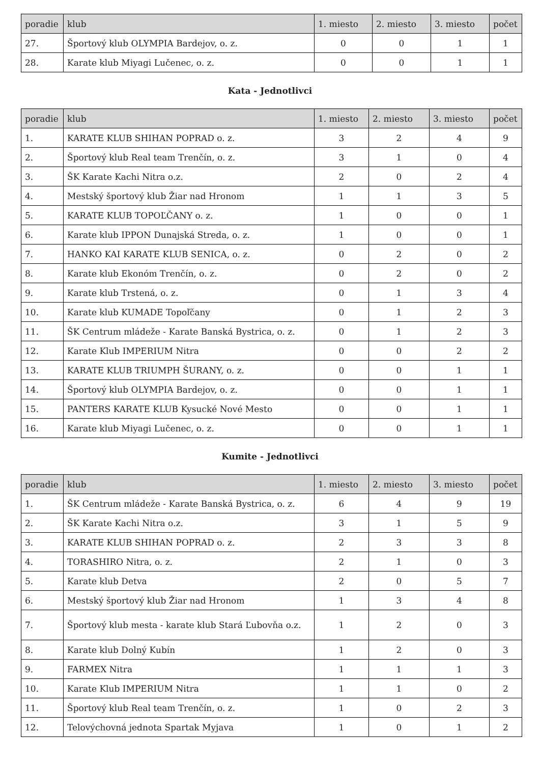| poradie | klub | 1. miesto | 2. miesto | 3. miesto | počet |
| --- | --- | --- | --- | --- | --- |
| 27. | Športový klub OLYMPIA Bardejov, o. z. | 0 | 0 | 1 | 1 |
| 28. | Karate klub Miyagi Lučenec, o. z. | 0 | 0 | 1 | 1 |
Kata - Jednotlivci
| poradie | klub | 1. miesto | 2. miesto | 3. miesto | počet |
| --- | --- | --- | --- | --- | --- |
| 1. | KARATE KLUB SHIHAN POPRAD o. z. | 3 | 2 | 4 | 9 |
| 2. | Športový klub Real team Trenčín, o. z. | 3 | 1 | 0 | 4 |
| 3. | ŠK Karate Kachi Nitra o.z. | 2 | 0 | 2 | 4 |
| 4. | Mestský športový klub Žiar nad Hronom | 1 | 1 | 3 | 5 |
| 5. | KARATE KLUB TOPOĽČANY o. z. | 1 | 0 | 0 | 1 |
| 6. | Karate klub IPPON Dunajská Streda, o. z. | 1 | 0 | 0 | 1 |
| 7. | HANKO KAI KARATE KLUB SENICA, o. z. | 0 | 2 | 0 | 2 |
| 8. | Karate klub Ekonóm Trenčín, o. z. | 0 | 2 | 0 | 2 |
| 9. | Karate klub Trstená, o. z. | 0 | 1 | 3 | 4 |
| 10. | Karate klub KUMADE Topoľčany | 0 | 1 | 2 | 3 |
| 11. | ŠK Centrum mládeže - Karate Banská Bystrica, o. z. | 0 | 1 | 2 | 3 |
| 12. | Karate Klub IMPERIUM Nitra | 0 | 0 | 2 | 2 |
| 13. | KARATE KLUB TRIUMPH ŠURANY, o. z. | 0 | 0 | 1 | 1 |
| 14. | Športový klub OLYMPIA Bardejov, o. z. | 0 | 0 | 1 | 1 |
| 15. | PANTERS KARATE KLUB Kysucké Nové Mesto | 0 | 0 | 1 | 1 |
| 16. | Karate klub Miyagi Lučenec, o. z. | 0 | 0 | 1 | 1 |
Kumite - Jednotlivci
| poradie | klub | 1. miesto | 2. miesto | 3. miesto | počet |
| --- | --- | --- | --- | --- | --- |
| 1. | ŠK Centrum mládeže - Karate Banská Bystrica, o. z. | 6 | 4 | 9 | 19 |
| 2. | ŠK Karate Kachi Nitra o.z. | 3 | 1 | 5 | 9 |
| 3. | KARATE KLUB SHIHAN POPRAD o. z. | 2 | 3 | 3 | 8 |
| 4. | TORASHIRO Nitra, o. z. | 2 | 1 | 0 | 3 |
| 5. | Karate klub Detva | 2 | 0 | 5 | 7 |
| 6. | Mestský športový klub Žiar nad Hronom | 1 | 3 | 4 | 8 |
| 7. | Športový klub mesta - karate klub Stará Ľubovňa o.z. | 1 | 2 | 0 | 3 |
| 8. | Karate klub Dolný Kubín | 1 | 2 | 0 | 3 |
| 9. | FARMEX Nitra | 1 | 1 | 1 | 3 |
| 10. | Karate Klub IMPERIUM Nitra | 1 | 1 | 0 | 2 |
| 11. | Športový klub Real team Trenčín, o. z. | 1 | 0 | 2 | 3 |
| 12. | Telovýchovná jednota Spartak Myjava | 1 | 0 | 1 | 2 |